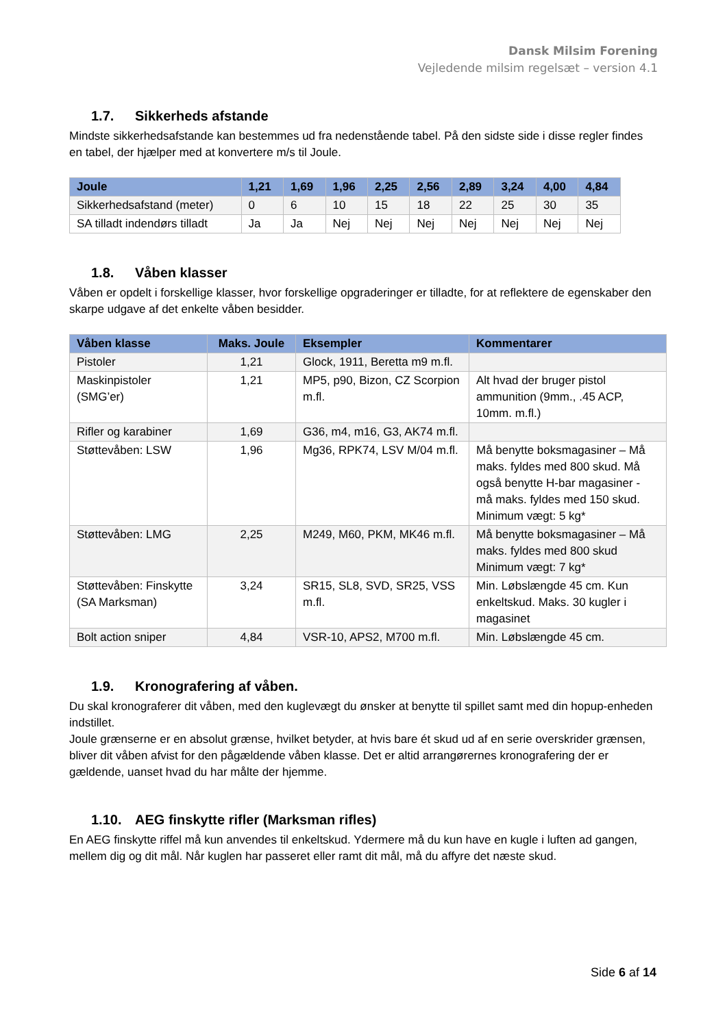Dansk Milsim Forening
Vejledende milsim regelsæt – version 4.1
1.7. Sikkerheds afstande
Mindste sikkerhedsafstande kan bestemmes ud fra nedenstående tabel. På den sidste side i disse regler findes en tabel, der hjælper med at konvertere m/s til Joule.
| Joule | 1,21 | 1,69 | 1,96 | 2,25 | 2,56 | 2,89 | 3,24 | 4,00 | 4,84 |
| --- | --- | --- | --- | --- | --- | --- | --- | --- | --- |
| Sikkerhedsafstand (meter) | 0 | 6 | 10 | 15 | 18 | 22 | 25 | 30 | 35 |
| SA tilladt indendørs tilladt | Ja | Ja | Nej | Nej | Nej | Nej | Nej | Nej | Nej |
1.8. Våben klasser
Våben er opdelt i forskellige klasser, hvor forskellige opgraderinger er tilladte, for at reflektere de egenskaber den skarpe udgave af det enkelte våben besidder.
| Våben klasse | Maks. Joule | Eksempler | Kommentarer |
| --- | --- | --- | --- |
| Pistoler | 1,21 | Glock, 1911, Beretta m9 m.fl. | |
| Maskinpistoler (SMG’er) | 1,21 | MP5, p90, Bizon, CZ Scorpion m.fl. | Alt hvad der bruger pistol ammunition (9mm., .45 ACP, 10mm. m.fl.) |
| Rifler og karabiner | 1,69 | G36, m4, m16, G3, AK74 m.fl. | |
| Støttevåben: LSW | 1,96 | Mg36, RPK74, LSV M/04 m.fl. | Må benytte boksmagasiner – Må maks. fyldes med 800 skud. Må også benytte H-bar magasiner - må maks. fyldes med 150 skud. Minimum vægt: 5 kg* |
| Støttevåben: LMG | 2,25 | M249, M60, PKM, MK46 m.fl. | Må benytte boksmagasiner – Må maks. fyldes med 800 skud Minimum vægt: 7 kg* |
| Støttevåben: Finskytte (SA Marksman) | 3,24 | SR15, SL8, SVD, SR25, VSS m.fl. | Min. Løbslængde 45 cm. Kun enkeltskud. Maks. 30 kugler i magasinet |
| Bolt action sniper | 4,84 | VSR-10, APS2, M700 m.fl. | Min. Løbslængde 45 cm. |
1.9. Kronografering af våben.
Du skal kronograferer dit våben, med den kuglevægt du ønsker at benytte til spillet samt med din hopup-enheden indstillet.
Joule grænserne er en absolut grænse, hvilket betyder, at hvis bare ét skud ud af en serie overskrider grænsen, bliver dit våben afvist for den pågældende våben klasse. Det er altid arrangørernes kronografering der er gældende, uanset hvad du har målte der hjemme.
1.10. AEG finskytte rifler (Marksman rifles)
En AEG finskytte riffel må kun anvendes til enkeltskud. Ydermere må du kun have en kugle i luften ad gangen, mellem dig og dit mål. Når kuglen har passeret eller ramt dit mål, må du affyre det næste skud.
Side 6 af 14